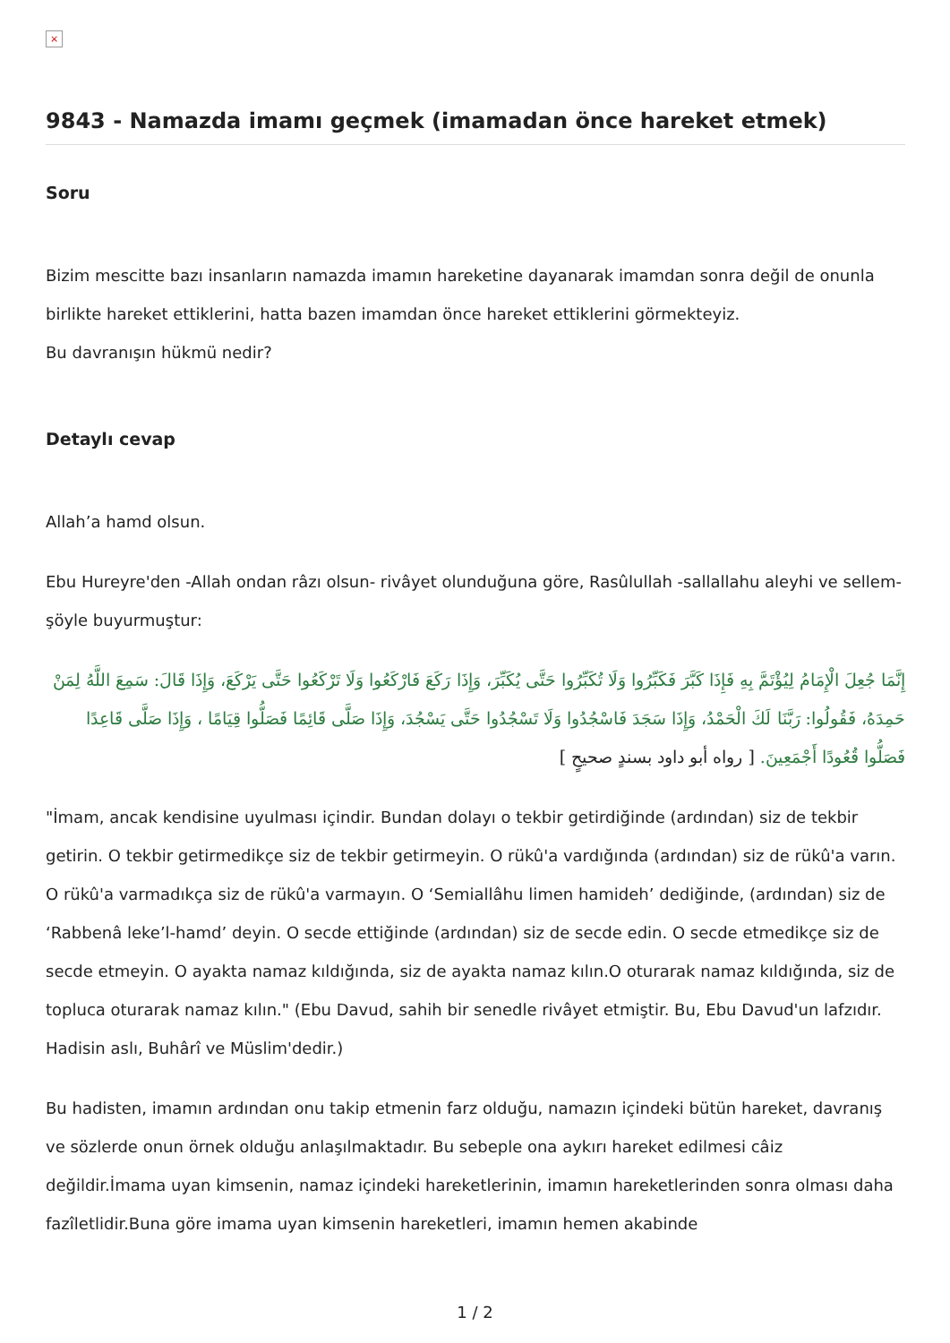×
9843 - Namazda imamı geçmek (imamadan önce hareket etmek)
Soru
Bizim mescitte bazı insanların namazda imamın hareketine dayanarak imamdan sonra değil de onunla birlikte hareket ettiklerini, hatta bazen imamdan önce hareket ettiklerini görmekteyiz.
Bu davranışın hükmü nedir?
Detaylı cevap
Allah’a hamd olsun.
Ebu Hureyre'den -Allah ondan râzı olsun- rivâyet olunduğuna göre, Rasûlullah -sallallahu aleyhi ve sellem- şöyle buyurmuştur:
إِنَّمَا جُعِلَ الْإِمَامُ لِيُؤْتَمَّ بِهِ فَإِذَا كَبَّرَ فَكَبِّرُوا وَلَا تُكَبِّرُوا حَتَّى يُكَبِّرَ، وَإِذَا رَكَعَ فَارْكَعُوا وَلَا تَرْكَعُوا حَتَّى يَرْكَعَ، وَإِذَا قَالَ: سَمِعَ اللَّهُ لِمَنْ حَمِدَهُ، فَقُولُوا: رَبَّنَا لَكَ الْحَمْدُ، وَإِذَا سَجَدَ فَاسْجُدُوا وَلَا تَسْجُدُوا حَتَّى يَسْجُدَ، وَإِذَا صَلَّى قَائِمًا فَصَلُّوا قِيَامًا ، وَإِذَا صَلَّى قَاعِدًا فَصَلُّوا قُعُودًا أَجْمَعِينَ. [ رواه أبو داود بسندٍ صحيحٍ ]
"İmam, ancak kendisine uyulması içindir. Bundan dolayı o tekbir getirdiğinde (ardından) siz de tekbir getirin. O tekbir getirmedikçe siz de tekbir getirmeyin. O rükû'a vardığında (ardından) siz de rükû'a varın. O rükû'a varmadıkça siz de rükû'a varmayın. O ‘Semiallâhu limen hamideh’ dediğinde, (ardından) siz de ‘Rabbenâ leke’l-hamd’ deyin. O secde ettiğinde (ardından) siz de secde edin. O secde etmedikçe siz de secde etmeyin. O ayakta namaz kıldığında, siz de ayakta namaz kılın.O oturarak namaz kıldığında, siz de topluca oturarak namaz kılın." (Ebu Davud, sahih bir senedle rivâyet etmiştir. Bu, Ebu Davud'un lafzıdır. Hadisin aslı, Buhârî ve Müslim'dedir.)
Bu hadisten, imamın ardından onu takip etmenin farz olduğu, namazın içindeki bütün hareket, davranış ve sözlerde onun örnek olduğu anlaşılmaktadır. Bu sebeple ona aykırı hareket edilmesi câiz değildir.İmama uyan kimsenin, namaz içindeki hareketlerinin, imamın hareketlerinden sonra olması daha fazîletlidir.Buna göre imama uyan kimsenin hareketleri, imamın hemen akabinde
1 / 2